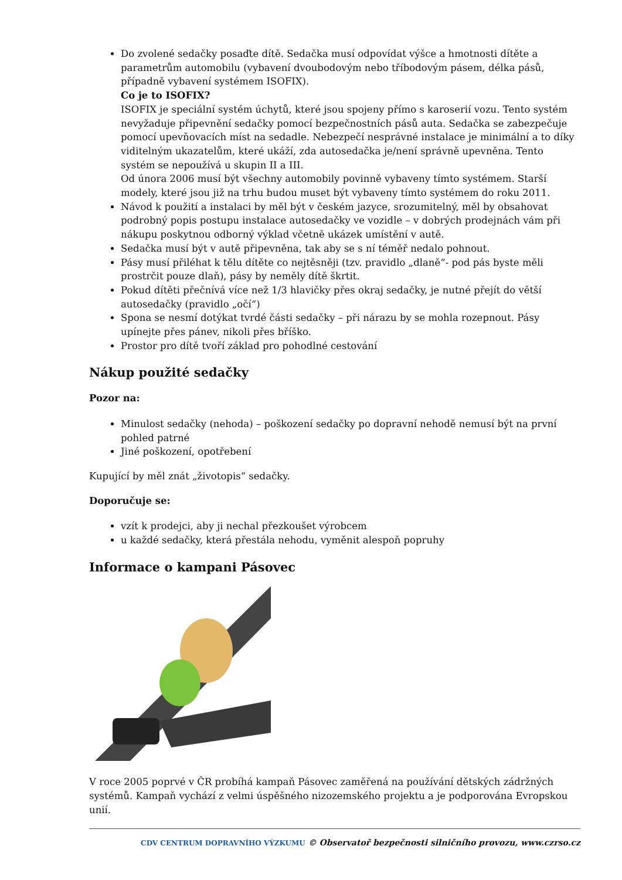Do zvolené sedačky posaďte dítě. Sedačka musí odpovídat výšce a hmotnosti dítěte a parametrům automobilu (vybavení dvoubodovým nebo tříbodovým pásem, délka pásů, případně vybavení systémem ISOFIX).
Co je to ISOFIX?
ISOFIX je speciální systém úchytů, které jsou spojeny přímo s karoserií vozu. Tento systém nevyžaduje připevnění sedačky pomocí bezpečnostních pásů auta. Sedačka se zabezpečuje pomocí upevňovacích míst na sedadle. Nebezpečí nesprávné instalace je minimální a to díky viditelným ukazatelům, které ukáží, zda autosedačka je/není správně upevněna. Tento systém se nepoužívá u skupin II a III.
Od února 2006 musí být všechny automobily povinně vybaveny tímto systémem. Starší modely, které jsou již na trhu budou muset být vybaveny tímto systémem do roku 2011.
Návod k použití a instalaci by měl být v českém jazyce, srozumitelný, měl by obsahovat podrobný popis postupu instalace autosedačky ve vozidle – v dobrých prodejnách vám při nákupu poskytnou odborný výklad včetně ukázek umístění v autě.
Sedačka musí být v autě připevněna, tak aby se s ní téměř nedalo pohnout.
Pásy musí přiléhat k tělu dítěte co nejtěsněji (tzv. pravidlo „dlaně“- pod pás byste měli prostrčit pouze dlaň), pásy by neměly dítě škrtit.
Pokud dítěti přečnívá více než 1/3 hlavičky přes okraj sedačky, je nutné přejít do větší autosedačky (pravidlo „očí“)
Spona se nesmí dotýkat tvrdé části sedačky – při nárazu by se mohla rozepnout. Pásy upínejte přes pánev, nikoli přes bříško.
Prostor pro dítě tvoří základ pro pohodlné cestování
Nákup použité sedačky
Pozor na:
Minulost sedačky (nehoda) – poškození sedačky po dopravní nehodě nemusí být na první pohled patrné
Jiné poškození, opotřebení
Kupující by měl znát „životopis“ sedačky.
Doporučuje se:
vzít k prodejci, aby ji nechal přezkoušet výrobcem
u každé sedačky, která přestála nehodu, vyměnit alespoň popruhy
Informace o kampani Pásovec
V roce 2005 poprvé v ČR probíhá kampaň Pásovec zaměřená na používání dětských zádržných systémů. Kampaň vychází z velmi úspěšného nizozemského projektu a je podporována Evropskou unií.
CDV CENTRUM DOPRAVNÍHO VÝZKUMU © Observatoř bezpečnosti silničního provozu, www.czrso.cz